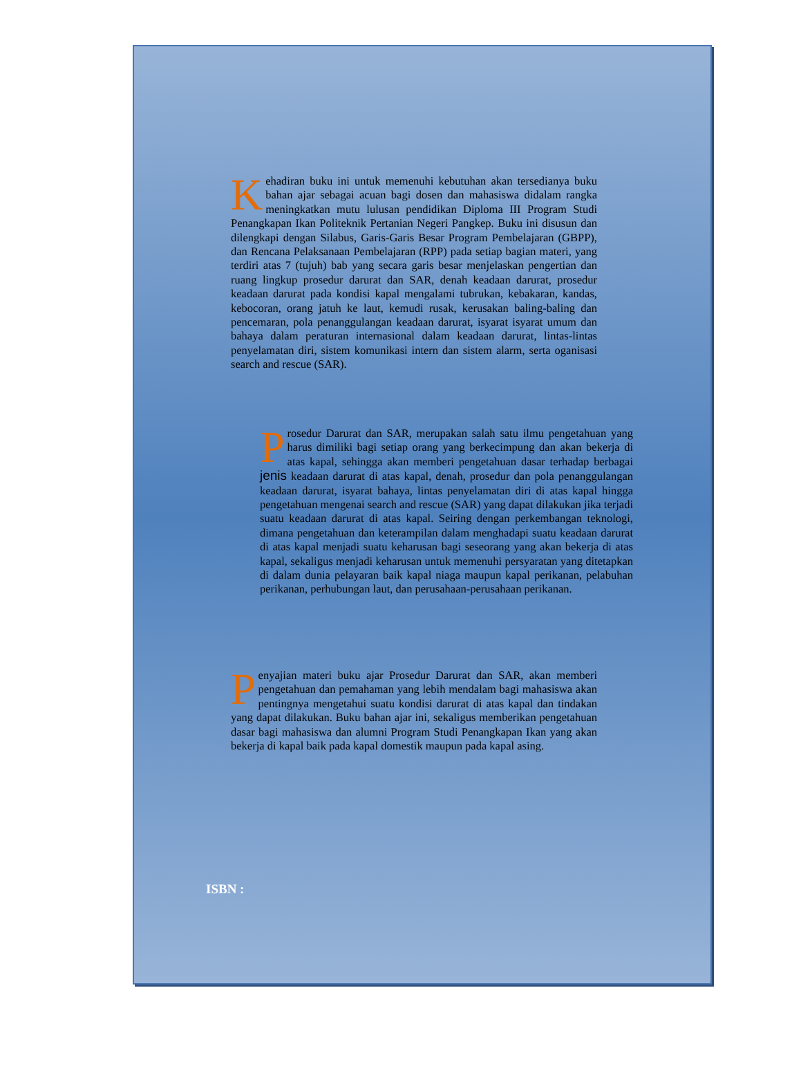Kehadiran buku ini untuk memenuhi kebutuhan akan tersedianya buku bahan ajar sebagai acuan bagi dosen dan mahasiswa didalam rangka meningkatkan mutu lulusan pendidikan Diploma III Program Studi Penangkapan Ikan Politeknik Pertanian Negeri Pangkep. Buku ini disusun dan dilengkapi dengan Silabus, Garis-Garis Besar Program Pembelajaran (GBPP), dan Rencana Pelaksanaan Pembelajaran (RPP) pada setiap bagian materi, yang terdiri atas 7 (tujuh) bab yang secara garis besar menjelaskan pengertian dan ruang lingkup prosedur darurat dan SAR, denah keadaan darurat, prosedur keadaan darurat pada kondisi kapal mengalami tubrukan, kebakaran, kandas, kebocoran, orang jatuh ke laut, kemudi rusak, kerusakan baling-baling dan pencemaran, pola penanggulangan keadaan darurat, isyarat isyarat umum dan bahaya dalam peraturan internasional dalam keadaan darurat, lintas-lintas penyelamatan diri, sistem komunikasi intern dan sistem alarm, serta oganisasi search and rescue (SAR).
Prosedur Darurat dan SAR, merupakan salah satu ilmu pengetahuan yang harus dimiliki bagi setiap orang yang berkecimpung dan akan bekerja di atas kapal, sehingga akan memberi pengetahuan dasar terhadap berbagai jenis keadaan darurat di atas kapal, denah, prosedur dan pola penanggulangan keadaan darurat, isyarat bahaya, lintas penyelamatan diri di atas kapal hingga pengetahuan mengenai search and rescue (SAR) yang dapat dilakukan jika terjadi suatu keadaan darurat di atas kapal. Seiring dengan perkembangan teknologi, dimana pengetahuan dan keterampilan dalam menghadapi suatu keadaan darurat di atas kapal menjadi suatu keharusan bagi seseorang yang akan bekerja di atas kapal, sekaligus menjadi keharusan untuk memenuhi persyaratan yang ditetapkan di dalam dunia pelayaran baik kapal niaga maupun kapal perikanan, pelabuhan perikanan, perhubungan laut, dan perusahaan-perusahaan perikanan.
Penyajian materi buku ajar Prosedur Darurat dan SAR, akan memberi pengetahuan dan pemahaman yang lebih mendalam bagi mahasiswa akan pentingnya mengetahui suatu kondisi darurat di atas kapal dan tindakan yang dapat dilakukan. Buku bahan ajar ini, sekaligus memberikan pengetahuan dasar bagi mahasiswa dan alumni Program Studi Penangkapan Ikan yang akan bekerja di kapal baik pada kapal domestik maupun pada kapal asing.
ISBN :